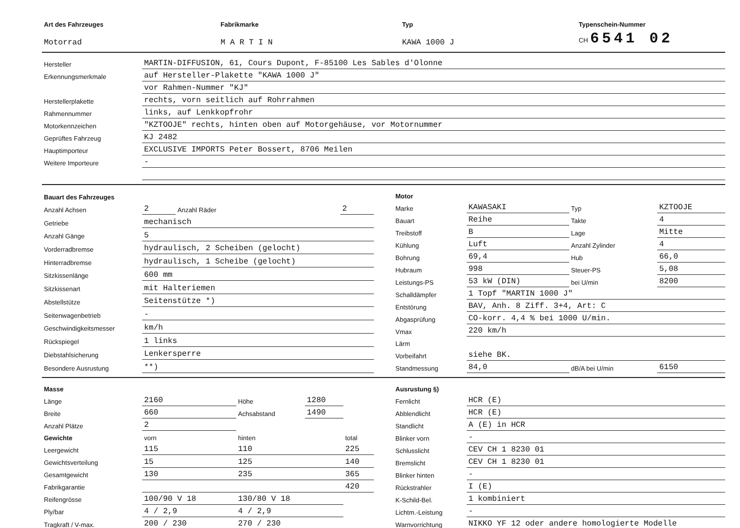| Art des Fahrzeuges | Fabrikmarke | Typ | Typenschein-Nummer |
| Motorrad | M A R T I N | KAWA 1000 J | CH 6541 02 |
| Hersteller | MARTIN-DIFFUSION, 61, Cours Dupont, F-85100 Les Sables d'Olonne |
| Erkennungsmerkmale | auf Hersteller-Plakette "KAWA 1000 J" |
| | vor Rahmen-Nummer "KJ" |
| Herstellerplakette | rechts, vorn seitlich auf Rohrrahmen |
| Rahmennummer | links, auf Lenkkopfrohr |
| Motorkennzeichen | "KZTOOJE" rechts, hinten oben auf Motorgehäuse, vor Motornummer |
| Geprüftes Fahrzeug | KJ 2482 |
| Hauptimporteur | EXCLUSIVE IMPORTS Peter Bossert, 8706 Meilen |
| Weitere Importeure | - |
| Bauart des Fahrzeuges | | | |
| Anzahl Achsen | 2 | Anzahl Räder | 2 |
| Getriebe | mechanisch | | |
| Anzahl Gänge | 5 | | |
| Vorderradbremse | hydraulisch, 2 Scheiben (gelocht) | | |
| Hinterradbremse | hydraulisch, 1 Scheibe (gelocht) | | |
| Sitzkissenlänge | 600 mm | | |
| Sitzkissenart | mit Halteriemen | | |
| Abstellstütze | Seitenstütze *) | | |
| Seitenwagenbetrieb | - | | |
| Geschwindigkeitsmesser | km/h | | |
| Rückspiegel | 1 links | | |
| Diebstahlsicherung | Lenkersperre | | |
| Besondere Ausrustung | **) | | |
| Motor | | | |
| Marke | KAWASAKI | Typ | KZTOOJE |
| Bauart | Reihe | Takte | 4 |
| Treibstoff | B | Lage | Mitte |
| Kühlung | Luft | Anzahl Zylinder | 4 |
| Bohrung | 69,4 | Hub | 66,0 |
| Hubraum | 998 | Steuer-PS | 5,08 |
| Leistungs-PS | 53 kW (DIN) | bei U/min | 8200 |
| Schalldämpfer | 1 Topf "MARTIN 1000 J" | | |
| Entstörung | BAV, Anh. 8 Ziff. 3+4, Art: C | | |
| Abgasprüfung | CO-korr. 4,4 % bei 1000 U/min. | | |
| Vmax | 220 km/h | | |
| Lärm | | | |
| Vorbeifahrt | siehe BK. | | |
| Standmessung | 84,0 | dB/A bei U/min | 6150 |
| Masse | | | | | |
| Länge | 2160 | Höhe | 1280 | | |
| Breite | 660 | Achsabstand | 1490 | | |
| Anzahl Plätze | 2 | | | | |
| Gewichte | vorn | hinten | | total | |
| Leergewicht | 115 | 110 | | 225 | |
| Gewichtsverteilung | 15 | 125 | | 140 | |
| Gesamtgewicht | 130 | 235 | | 365 | |
| Fabrikgarantie | | | | 420 | |
| Reifengrösse | 100/90 V 18 | 130/80 V 18 | | | |
| Ply/bar | 4 / 2,9 | 4 / 2,9 | | | |
| Tragkraft / V-max. | 200 / 230 | 270 / 230 | | | |
| Ausrustung §) | |
| Fernlicht | HCR (E) |
| Abblendlicht | HCR (E) |
| Standlicht | A (E) in HCR |
| Blinker vorn | - |
| Schlusslicht | CEV CH 1 8230 01 |
| Bremslicht | CEV CH 1 8230 01 |
| Blinker hinten | - |
| Rückstrahler | I (E) |
| K-Schild-Bel. | 1 kombiniert |
| Lichtm.-Leistung | - |
| Warnvorrichtung | NIKKO YF 12 oder andere homologierte Modelle |